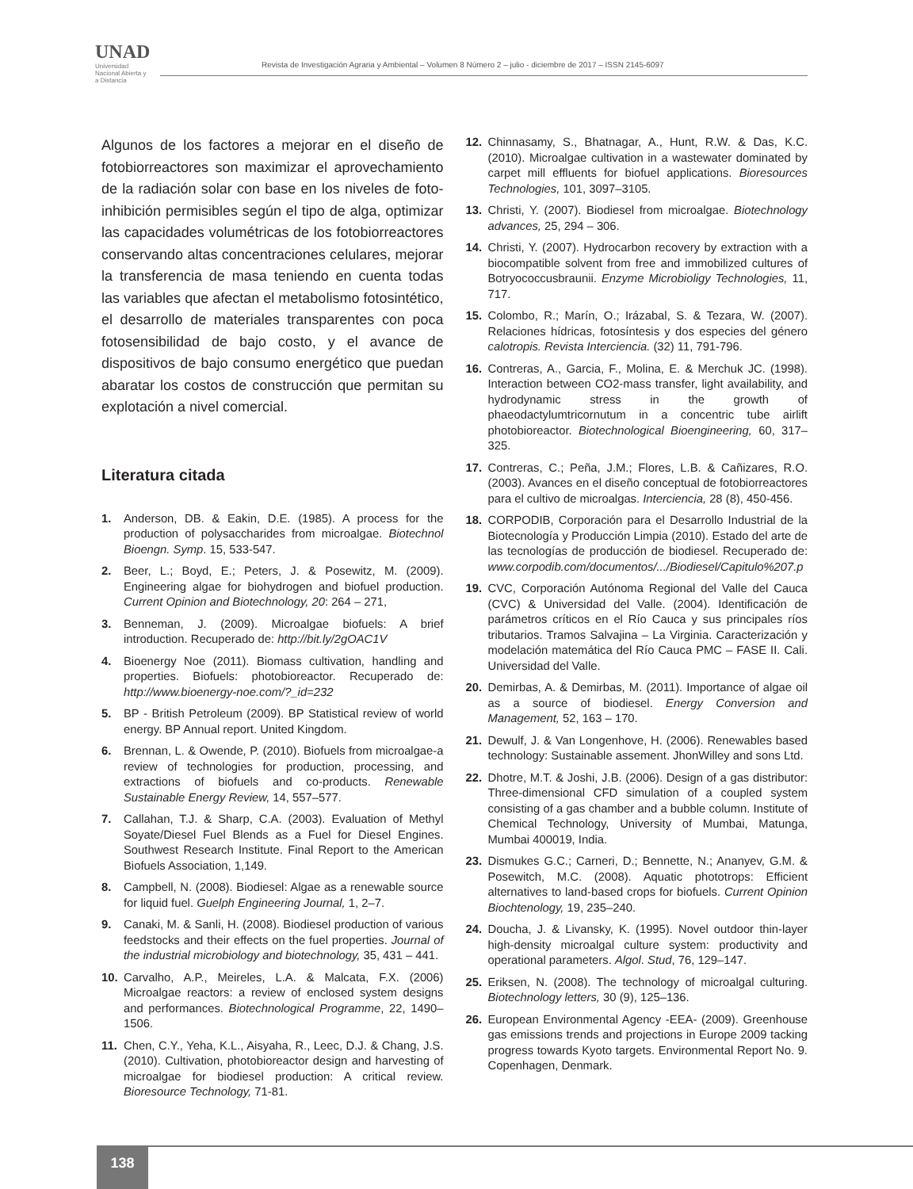UNAD
Universidad Nacional Abierta y a Distancia
Revista de Investigación Agraria y Ambiental – Volumen 8 Número 2 – julio - diciembre de 2017 – ISSN 2145-6097
Algunos de los factores a mejorar en el diseño de fotobiorreactores son maximizar el aprovechamiento de la radiación solar con base en los niveles de foto-inhibición permisibles según el tipo de alga, optimizar las capacidades volumétricas de los fotobiorreactores conservando altas concentraciones celulares, mejorar la transferencia de masa teniendo en cuenta todas las variables que afectan el metabolismo fotosintético, el desarrollo de materiales transparentes con poca fotosensibilidad de bajo costo, y el avance de dispositivos de bajo consumo energético que puedan abaratar los costos de construcción que permitan su explotación a nivel comercial.
Literatura citada
1. Anderson, DB. & Eakin, D.E. (1985). A process for the production of polysaccharides from microalgae. Biotechnol Bioengn. Symp. 15, 533-547.
2. Beer, L.; Boyd, E.; Peters, J. & Posewitz, M. (2009). Engineering algae for biohydrogen and biofuel production. Current Opinion and Biotechnology, 20: 264 – 271,
3. Benneman, J. (2009). Microalgae biofuels: A brief introduction. Recuperado de: http://bit.ly/2gOAC1V
4. Bioenergy Noe (2011). Biomass cultivation, handling and properties. Biofuels: photobioreactor. Recuperado de: http://www.bioenergy-noe.com/?_id=232
5. BP - British Petroleum (2009). BP Statistical review of world energy. BP Annual report. United Kingdom.
6. Brennan, L. & Owende, P. (2010). Biofuels from microalgae-a review of technologies for production, processing, and extractions of biofuels and co-products. Renewable Sustainable Energy Review, 14, 557–577.
7. Callahan, T.J. & Sharp, C.A. (2003). Evaluation of Methyl Soyate/Diesel Fuel Blends as a Fuel for Diesel Engines. Southwest Research Institute. Final Report to the American Biofuels Association, 1,149.
8. Campbell, N. (2008). Biodiesel: Algae as a renewable source for liquid fuel. Guelph Engineering Journal, 1, 2–7.
9. Canaki, M. & Sanli, H. (2008). Biodiesel production of various feedstocks and their effects on the fuel properties. Journal of the industrial microbiology and biotechnology, 35, 431 – 441.
10. Carvalho, A.P., Meireles, L.A. & Malcata, F.X. (2006) Microalgae reactors: a review of enclosed system designs and performances. Biotechnological Programme, 22, 1490–1506.
11. Chen, C.Y., Yeha, K.L., Aisyaha, R., Leec, D.J. & Chang, J.S. (2010). Cultivation, photobioreactor design and harvesting of microalgae for biodiesel production: A critical review. Bioresource Technology, 71-81.
12. Chinnasamy, S., Bhatnagar, A., Hunt, R.W. & Das, K.C. (2010). Microalgae cultivation in a wastewater dominated by carpet mill effluents for biofuel applications. Bioresources Technologies, 101, 3097–3105.
13. Christi, Y. (2007). Biodiesel from microalgae. Biotechnology advances, 25, 294 – 306.
14. Christi, Y. (2007). Hydrocarbon recovery by extraction with a biocompatible solvent from free and immobilized cultures of Botryococcusbraunii. Enzyme Microbioligy Technologies, 11, 717.
15. Colombo, R.; Marín, O.; Irázabal, S. & Tezara, W. (2007). Relaciones hídricas, fotosíntesis y dos especies del género calotropis. Revista Interciencia. (32) 11, 791-796.
16. Contreras, A., Garcia, F., Molina, E. & Merchuk JC. (1998). Interaction between CO2-mass transfer, light availability, and hydrodynamic stress in the growth of phaeodactylumtricornutum in a concentric tube airlift photobioreactor. Biotechnological Bioengineering, 60, 317–325.
17. Contreras, C.; Peña, J.M.; Flores, L.B. & Cañizares, R.O. (2003). Avances en el diseño conceptual de fotobiorreactores para el cultivo de microalgas. Interciencia, 28 (8), 450-456.
18. CORPODIB, Corporación para el Desarrollo Industrial de la Biotecnología y Producción Limpia (2010). Estado del arte de las tecnologías de producción de biodiesel. Recuperado de: www.corpodib.com/documentos/.../Biodiesel/Capitulo%207.p
19. CVC, Corporación Autónoma Regional del Valle del Cauca (CVC) & Universidad del Valle. (2004). Identificación de parámetros críticos en el Río Cauca y sus principales ríos tributarios. Tramos Salvajina – La Virginia. Caracterización y modelación matemática del Río Cauca PMC – FASE II. Cali. Universidad del Valle.
20. Demirbas, A. & Demirbas, M. (2011). Importance of algae oil as a source of biodiesel. Energy Conversion and Management, 52, 163 – 170.
21. Dewulf, J. & Van Longenhove, H. (2006). Renewables based technology: Sustainable assement. JhonWilley and sons Ltd.
22. Dhotre, M.T. & Joshi, J.B. (2006). Design of a gas distributor: Three-dimensional CFD simulation of a coupled system consisting of a gas chamber and a bubble column. Institute of Chemical Technology, University of Mumbai, Matunga, Mumbai 400019, India.
23. Dismukes G.C.; Carneri, D.; Bennette, N.; Ananyev, G.M. & Posewitch, M.C. (2008). Aquatic phototrops: Efficient alternatives to land-based crops for biofuels. Current Opinion Biochtenology, 19, 235–240.
24. Doucha, J. & Livansky, K. (1995). Novel outdoor thin-layer high-density microalgal culture system: productivity and operational parameters. Algol. Stud, 76, 129–147.
25. Eriksen, N. (2008). The technology of microalgal culturing. Biotechnology letters, 30 (9), 125–136.
26. European Environmental Agency -EEA- (2009). Greenhouse gas emissions trends and projections in Europe 2009 tacking progress towards Kyoto targets. Environmental Report No. 9. Copenhagen, Denmark.
138